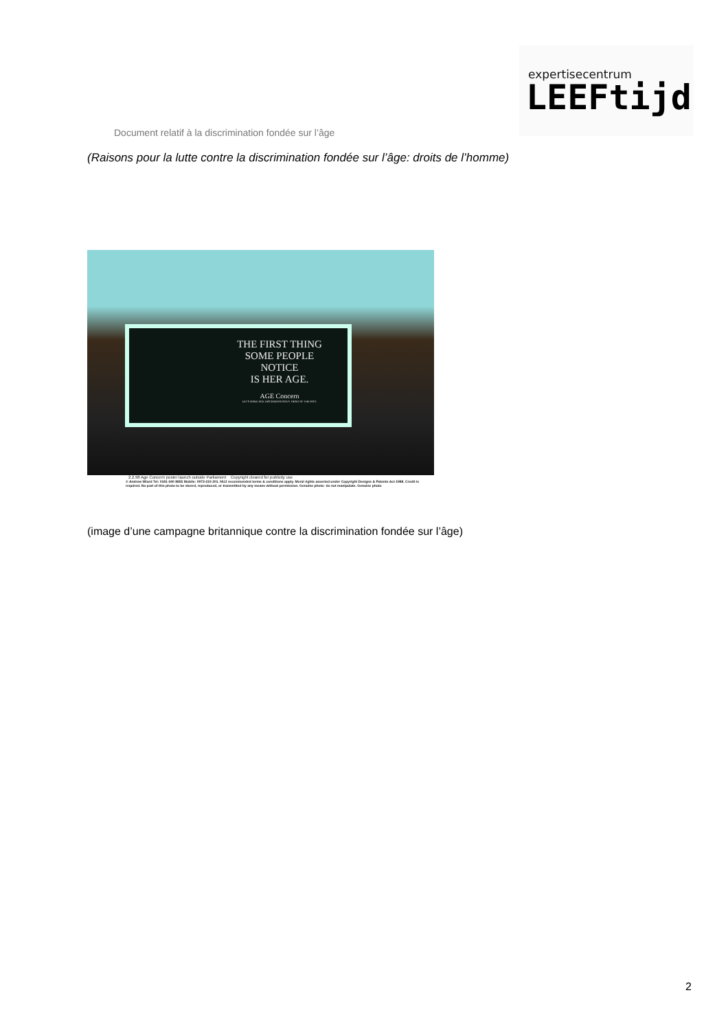expertisecentrum
LEEFtijd
Document relatif à la discrimination fondée sur l’âge
(Raisons pour la lutte contre la discrimination fondée sur l’âge: droits de l’homme)
THE FIRST THING
SOME PEOPLE
NOTICE
IS HER AGE.
AGE Concern
LET'S MAKE AGE DISCRIMINATION A THING OF THE PAST.
2.2.98 Age Concern poster launch outside Parliament Copyright cleared for publicity use
© Andrew Wiard Tel: 0181-340 8855 Mobile: 0973-219 201. NUJ recommended terms & conditions apply. Moral rights asserted under Copyright Designs & Patents Act 1988. Credit is required. No part of this photo to be stored, reproduced, or transmitted by any means without permission. Genuine photo- do not manipulate. Genuine photo
(image d’une campagne britannique contre la discrimination fondée sur l’âge)
2